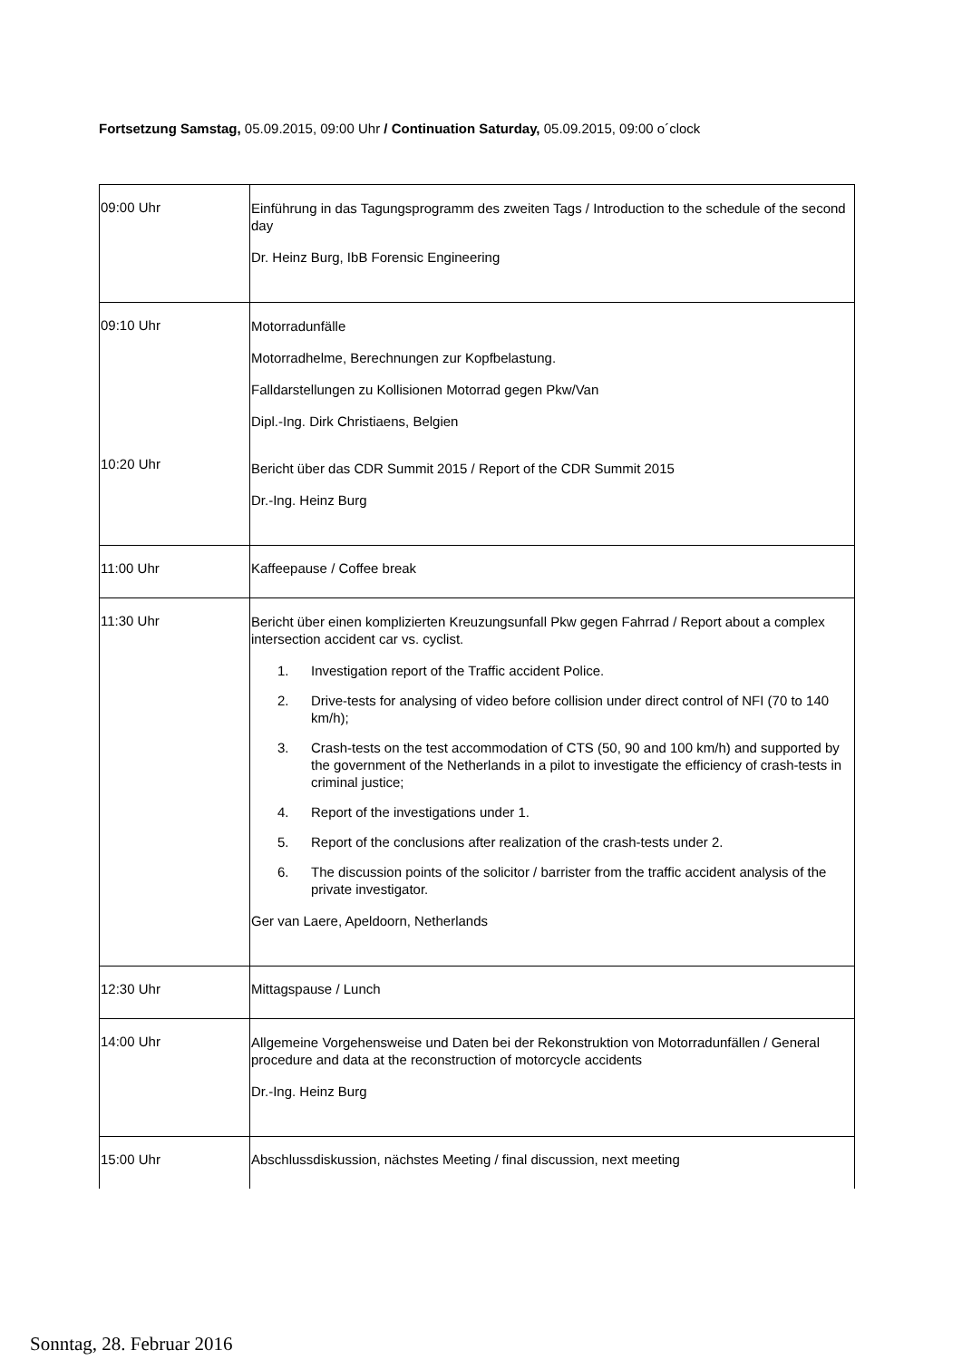Fortsetzung Samstag, 05.09.2015, 09:00 Uhr / Continuation Saturday, 05.09.2015, 09:00 o´clock
| 09:00 Uhr | Einführung in das Tagungsprogramm des zweiten Tags / Introduction to the schedule of the second day Dr. Heinz Burg, IbB Forensic Engineering |
| 09:10 Uhr 10:20 Uhr | Motorradunfälle Motorradhelme, Berechnungen zur Kopfbelastung. Falldarstellungen zu Kollisionen Motorrad gegen Pkw/Van Dipl.-Ing. Dirk Christiaens, Belgien Bericht über das CDR Summit 2015 / Report of the CDR Summit 2015 Dr.-Ing. Heinz Burg |
| 11:00 Uhr | Kaffeepause / Coffee break |
| 11:30 Uhr | Bericht über einen komplizierten Kreuzungsunfall Pkw gegen Fahrrad / Report about a complex intersection accident car vs. cyclist. 1. Investigation report of the Traffic accident Police. 2. Drive-tests for analysing of video before collision under direct control of NFI (70 to 140 km/h); 3. Crash-tests on the test accommodation of CTS (50, 90 and 100 km/h) and supported by the government of the Netherlands in a pilot to investigate the efficiency of crash-tests in criminal justice; 4. Report of the investigations under 1. 5. Report of the conclusions after realization of the crash-tests under 2. 6. The discussion points of the solicitor / barrister from the traffic accident analysis of the private investigator. Ger van Laere, Apeldoorn, Netherlands |
| 12:30 Uhr | Mittagspause / Lunch |
| 14:00 Uhr | Allgemeine Vorgehensweise und Daten bei der Rekonstruktion von Motorradunfällen / General procedure and data at the reconstruction of motorcycle accidents Dr.-Ing. Heinz Burg |
| 15:00 Uhr | Abschlussdiskussion, nächstes Meeting / final discussion, next meeting |
Sonntag, 28. Februar 2016